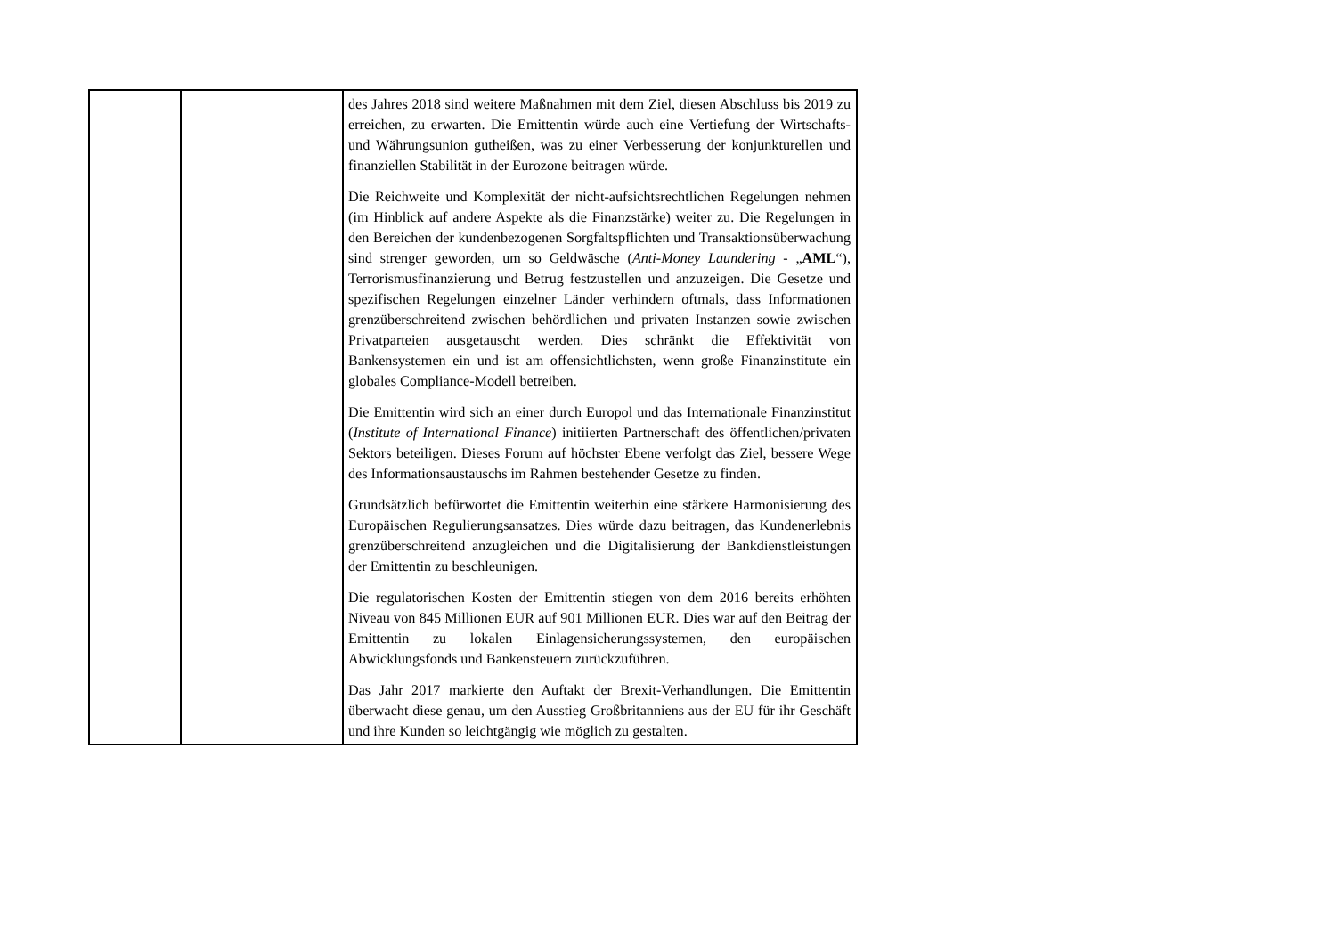| | | des Jahres 2018 sind weitere Maßnahmen mit dem Ziel, diesen Abschluss bis 2019 zu erreichen, zu erwarten. Die Emittentin würde auch eine Vertiefung der Wirtschafts- und Währungsunion gutheißen, was zu einer Verbesserung der konjunkturellen und finanziellen Stabilität in der Eurozone beitragen würde. Die Reichweite und Komplexität der nicht-aufsichtsrechtlichen Regelungen nehmen (im Hinblick auf andere Aspekte als die Finanzstärke) weiter zu. Die Regelungen in den Bereichen der kundenbezogenen Sorgfaltspflichten und Transaktionsüberwachung sind strenger geworden, um so Geldwäsche ( Anti-Money Laundering - „ AML “), Terrorismusfinanzierung und Betrug festzustellen und anzuzeigen. Die Gesetze und spezifischen Regelungen einzelner Länder verhindern oftmals, dass Informationen grenzüberschreitend zwischen behördlichen und privaten Instanzen sowie zwischen Privatparteien ausgetauscht werden. Dies schränkt die Effektivität von Bankensystemen ein und ist am offensichtlichsten, wenn große Finanzinstitute ein globales Compliance-Modell betreiben. Die Emittentin wird sich an einer durch Europol und das Internationale Finanzinstitut ( Institute of International Finance ) initiierten Partnerschaft des öffentlichen/privaten Sektors beteiligen. Dieses Forum auf höchster Ebene verfolgt das Ziel, bessere Wege des Informationsaustauschs im Rahmen bestehender Gesetze zu finden. Grundsätzlich befürwortet die Emittentin weiterhin eine stärkere Harmonisierung des Europäischen Regulierungsansatzes. Dies würde dazu beitragen, das Kundenerlebnis grenzüberschreitend anzugleichen und die Digitalisierung der Bankdienstleistungen der Emittentin zu beschleunigen. Die regulatorischen Kosten der Emittentin stiegen von dem 2016 bereits erhöhten Niveau von 845 Millionen EUR auf 901 Millionen EUR. Dies war auf den Beitrag der Emittentin zu lokalen Einlagensicherungssystemen, den europäischen Abwicklungsfonds und Bankensteuern zurückzuführen. Das Jahr 2017 markierte den Auftakt der Brexit-Verhandlungen. Die Emittentin überwacht diese genau, um den Ausstieg Großbritanniens aus der EU für ihr Geschäft und ihre Kunden so leichtgängig wie möglich zu gestalten. |